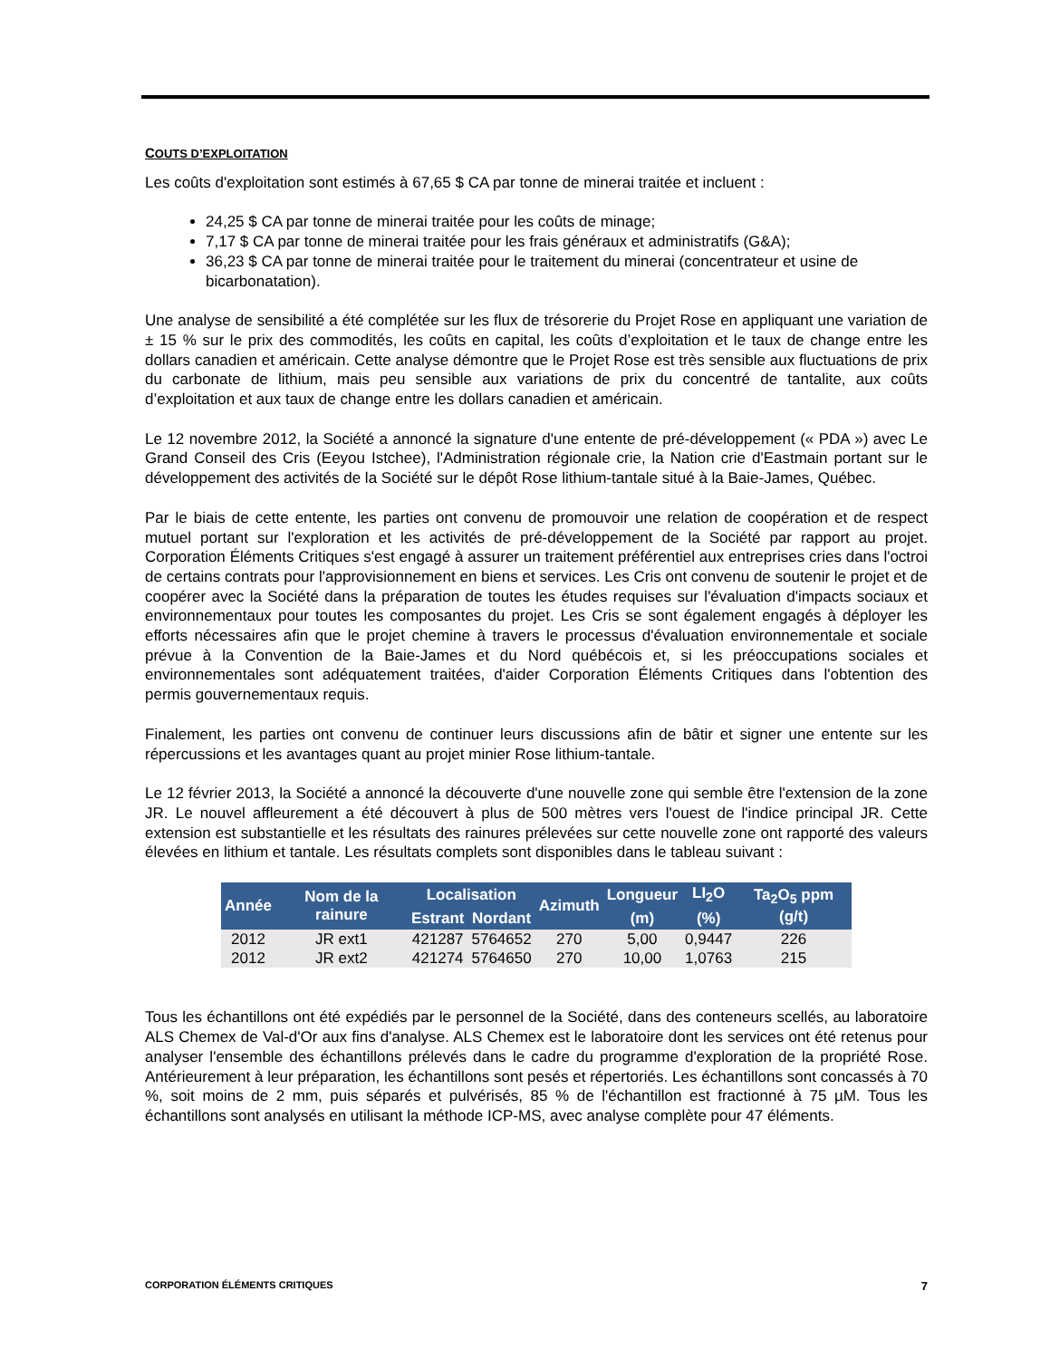COUTS D’EXPLOITATION
Les coûts d'exploitation sont estimés à 67,65 $ CA par tonne de minerai traitée et incluent :
24,25 $ CA par tonne de minerai traitée pour les coûts de minage;
7,17 $ CA par tonne de minerai traitée pour les frais généraux et administratifs (G&A);
36,23 $ CA par tonne de minerai traitée pour le traitement du minerai (concentrateur et usine de bicarbonatation).
Une analyse de sensibilité a été complétée sur les flux de trésorerie du Projet Rose en appliquant une variation de ± 15 % sur le prix des commodités, les coûts en capital, les coûts d’exploitation et le taux de change entre les dollars canadien et américain. Cette analyse démontre que le Projet Rose est très sensible aux fluctuations de prix du carbonate de lithium, mais peu sensible aux variations de prix du concentré de tantalite, aux coûts d’exploitation et aux taux de change entre les dollars canadien et américain.
Le 12 novembre 2012, la Société a annoncé la signature d'une entente de pré-développement (« PDA ») avec Le Grand Conseil des Cris (Eeyou Istchee), l'Administration régionale crie, la Nation crie d'Eastmain portant sur le développement des activités de la Société sur le dépôt Rose lithium-tantale situé à la Baie-James, Québec.
Par le biais de cette entente, les parties ont convenu de promouvoir une relation de coopération et de respect mutuel portant sur l'exploration et les activités de pré-développement de la Société par rapport au projet. Corporation Éléments Critiques s'est engagé à assurer un traitement préférentiel aux entreprises cries dans l'octroi de certains contrats pour l'approvisionnement en biens et services. Les Cris ont convenu de soutenir le projet et de coopérer avec la Société dans la préparation de toutes les études requises sur l'évaluation d'impacts sociaux et environnementaux pour toutes les composantes du projet. Les Cris se sont également engagés à déployer les efforts nécessaires afin que le projet chemine à travers le processus d'évaluation environnementale et sociale prévue à la Convention de la Baie-James et du Nord québécois et, si les préoccupations sociales et environnementales sont adéquatement traitées, d'aider Corporation Éléments Critiques dans l'obtention des permis gouvernementaux requis.
Finalement, les parties ont convenu de continuer leurs discussions afin de bâtir et signer une entente sur les répercussions et les avantages quant au projet minier Rose lithium-tantale.
Le 12 février 2013, la Société a annoncé la découverte d'une nouvelle zone qui semble être l'extension de la zone JR. Le nouvel affleurement a été découvert à plus de 500 mètres vers l'ouest de l'indice principal JR. Cette extension est substantielle et les résultats des rainures prélevées sur cette nouvelle zone ont rapporté des valeurs élevées en lithium et tantale. Les résultats complets sont disponibles dans le tableau suivant :
| Année | Nom de la rainure | Localisation | | Azimuth | Longueur | LI<sub>2</sub>O | Ta<sub>2</sub>O<sub>5</sub> ppm (g/t) |
| --- | --- | --- | --- | --- | --- | --- | --- |
| | | Estrant | Nordant | | (m) | (%) | |
| 2012 | JR ext1 | 421287 | 5764652 | 270 | 5,00 | 0,9447 | 226 |
| 2012 | JR ext2 | 421274 | 5764650 | 270 | 10,00 | 1,0763 | 215 |
Tous les échantillons ont été expédiés par le personnel de la Société, dans des conteneurs scellés, au laboratoire ALS Chemex de Val-d'Or aux fins d'analyse. ALS Chemex est le laboratoire dont les services ont été retenus pour analyser l'ensemble des échantillons prélevés dans le cadre du programme d'exploration de la propriété Rose. Antérieurement à leur préparation, les échantillons sont pesés et répertoriés. Les échantillons sont concassés à 70 %, soit moins de 2 mm, puis séparés et pulvérisés, 85 % de l'échantillon est fractionné à 75 µM. Tous les échantillons sont analysés en utilisant la méthode ICP-MS, avec analyse complète pour 47 éléments.
CORPORATION ÉLÉMENTS CRITIQUES 7